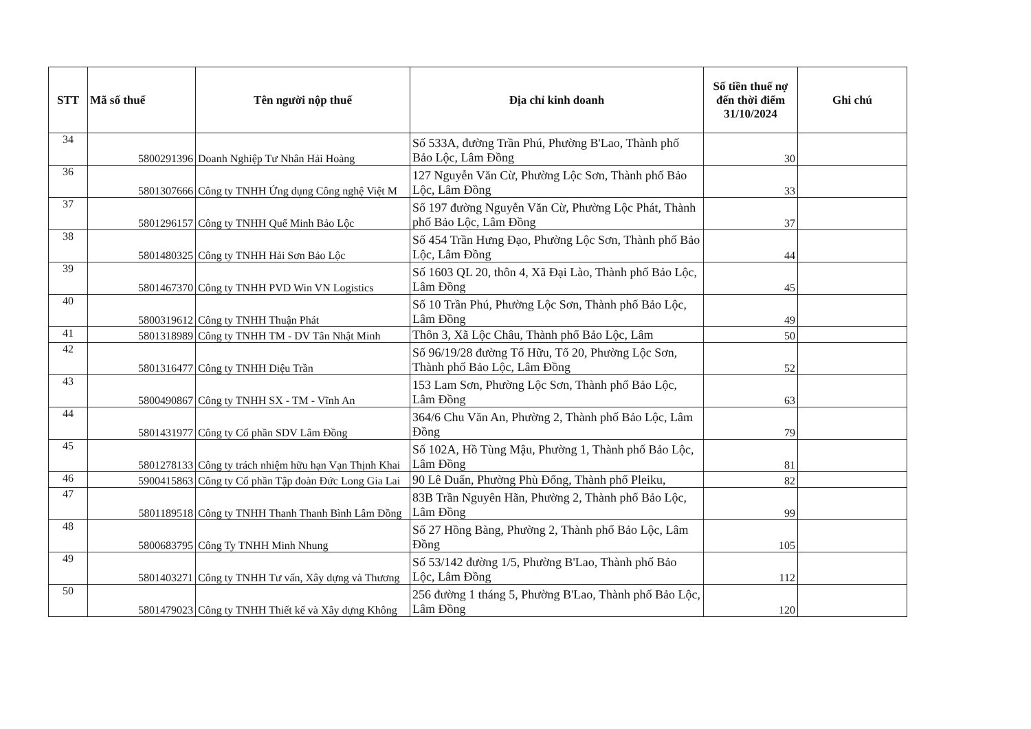| STT | Mã số thuế | Tên người nộp thuế | Địa chỉ kinh doanh | Số tiền thuế nợ đến thời điểm 31/10/2024 | Ghi chú |
| --- | --- | --- | --- | --- | --- |
| 34 | 5800291396 | Doanh Nghiệp Tư Nhân Hải Hoàng | Số 533A, đường Trần Phú, Phường B'Lao, Thành phố Bảo Lộc, Lâm Đồng | 30 | |
| 36 | 5801307666 | Công ty TNHH Ứng dụng Công nghệ Việt M | 127 Nguyễn Văn Cừ, Phường Lộc Sơn, Thành phố Bảo Lộc, Lâm Đồng | 33 | |
| 37 | 5801296157 | Công ty TNHH Quế Minh Bảo Lộc | Số 197 đường Nguyễn Văn Cừ, Phường Lộc Phát, Thành phố Bảo Lộc, Lâm Đồng | 37 | |
| 38 | 5801480325 | Công ty TNHH Hải Sơn Bảo Lộc | Số 454 Trần Hưng Đạo, Phường Lộc Sơn, Thành phố Bảo Lộc, Lâm Đồng | 44 | |
| 39 | 5801467370 | Công ty TNHH PVD Win VN Logistics | Số 1603 QL 20, thôn 4, Xã Đại Lào, Thành phố Bảo Lộc, Lâm Đồng | 45 | |
| 40 | 5800319612 | Công ty TNHH Thuận Phát | Số 10 Trần Phú, Phường Lộc Sơn, Thành phố Bảo Lộc, Lâm Đồng | 49 | |
| 41 | 5801318989 | Công ty TNHH TM - DV Tân Nhật Minh | Thôn 3, Xã Lộc Châu, Thành phố Bảo Lộc, Lâm | 50 | |
| 42 | 5801316477 | Công ty TNHH Diệu Trần | Số 96/19/28 đường Tố Hữu, Tổ 20, Phường Lộc Sơn, Thành phố Bảo Lộc, Lâm Đồng | 52 | |
| 43 | 5800490867 | Công ty TNHH SX - TM - Vĩnh An | 153 Lam Sơn, Phường Lộc Sơn, Thành phố Bảo Lộc, Lâm Đồng | 63 | |
| 44 | 5801431977 | Công ty Cổ phần SDV Lâm Đồng | 364/6 Chu Văn An, Phường 2, Thành phố Bảo Lộc, Lâm Đồng | 79 | |
| 45 | 5801278133 | Công ty trách nhiệm hữu hạn Vạn Thịnh Khai | Số 102A, Hồ Tùng Mậu, Phường 1, Thành phố Bảo Lộc, Lâm Đồng | 81 | |
| 46 | 5900415863 | Công ty Cổ phần Tập đoàn Đức Long Gia Lai | 90 Lê Duẩn, Phường Phù Đổng, Thành phố Pleiku, | 82 | |
| 47 | 5801189518 | Công ty TNHH Thanh Thanh Bình Lâm Đồng | 83B Trần Nguyên Hãn, Phường 2, Thành phố Bảo Lộc, Lâm Đồng | 99 | |
| 48 | 5800683795 | Công Ty TNHH Minh Nhung | Số 27 Hồng Bàng, Phường 2, Thành phố Bảo Lộc, Lâm Đồng | 105 | |
| 49 | 5801403271 | Công ty TNHH Tư vấn, Xây dựng và Thương | Số 53/142 đường 1/5, Phường B'Lao, Thành phố Bảo Lộc, Lâm Đồng | 112 | |
| 50 | 5801479023 | Công ty TNHH Thiết kế và Xây dựng Không | 256 đường 1 tháng 5, Phường B'Lao, Thành phố Bảo Lộc, Lâm Đồng | 120 | |